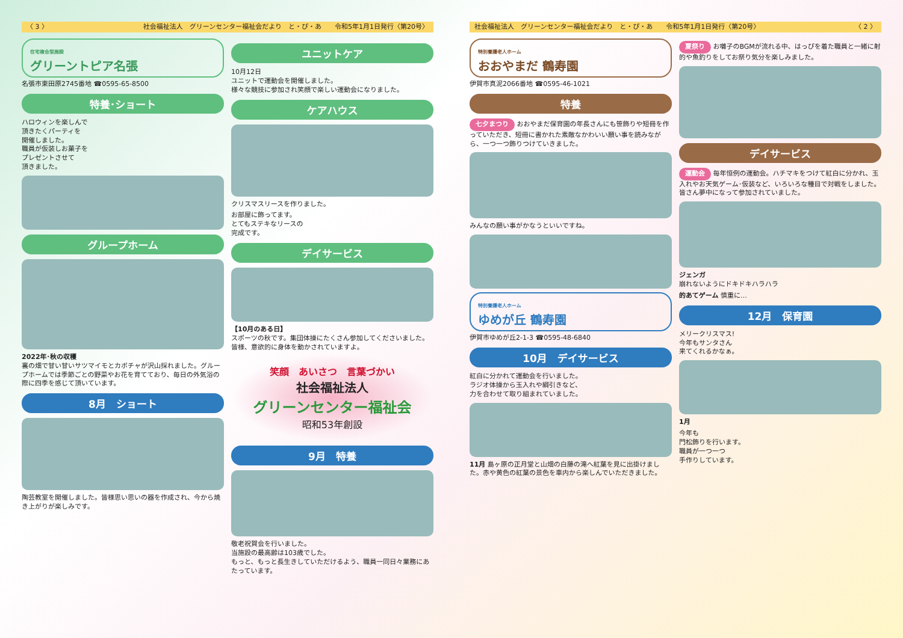〈 3 〉 社会福祉法人　グリーンセンター福祉会だより　と・ぴ・あ　　令和5年1月1日発行〈第20号〉
在宅複合型施設
グリーントピア名張
名張市東田原2745番地 ☎0595-65-8500
特養･ショート
ハロウィンを楽しんで
頂きたくパーティを
開催しました。
職員が仮装しお菓子を
プレゼントさせて
頂きました。
グループホーム
2022年･秋の収穫
裏の畑で甘い甘いサツマイモとカボチャが沢山採れました。グループホームでは季節ごとの野菜やお花を育てており、毎日の外気浴の際に四季を感じて頂いています。
8月　ショート
陶芸教室を開催しました。皆様思い思いの器を作成され、今から焼き上がりが楽しみです。
ユニットケア
10月12日
ユニットで運動会を開催しました。
様々な競技に参加され笑顔で楽しい運動会になりました。
ケアハウス
クリスマスリースを作りました。
お部屋に飾ってます。
とてもステキなリースの
完成です。
デイサービス
【10月のある日】
スポーツの秋です。集団体操にたくさん参加してくださいました。皆様、意欲的に身体を動かされていますよ。
笑顔　あいさつ　言葉づかい
社会福祉法人
グリーンセンター福祉会
昭和53年創設
9月　特養
敬老祝賀会を行いました。
当施設の最高齢は103歳でした。
もっと、もっと長生きしていただけるよう、職員一同日々業務にあたっています。
社会福祉法人　グリーンセンター福祉会だより　と・ぴ・あ　　令和5年1月1日発行〈第20号〉 〈 2 〉
特別養護老人ホーム
おおやまだ 鶴寿園
伊賀市真泥2066番地 ☎0595-46-1021
特養
七夕まつり おおやまだ保育園の年長さんにも笹飾りや短冊を作っていただき、短冊に書かれた素敵なかわいい願い事を読みながら、一つ一つ飾りつけていきました。
みんなの願い事がかなうといいですね。
特別養護老人ホーム
ゆめが丘 鶴寿園
伊賀市ゆめが丘2-1-3 ☎0595-48-6840
10月　デイサービス
紅白に分かれて運動会を行いました。
ラジオ体操から玉入れや綱引きなど、
力を合わせて取り組まれていました。
11月 島ヶ原の正月堂と山畑の白藤の滝へ紅葉を見に出掛けました。赤や黄色の紅葉の景色を車内から楽しんでいただきました。
夏祭り お囃子のBGMが流れる中、はっぴを着た職員と一緒に射的や魚釣りをしてお祭り気分を楽しみました。
デイサービス
運動会 毎年恒例の運動会。ハチマキをつけて紅白に分かれ、玉入れやお天気ゲーム･仮装など、いろいろな種目で対戦をしました。
皆さん夢中になって参加されていました。
ジェンガ
崩れないようにドキドキハラハラ
的あてゲーム 慎重に…
12月　保育園
メリークリスマス!
今年もサンタさん
来てくれるかなぁ。
1月
今年も
門松飾りを行います。
職員が一つ一つ
手作りしています。